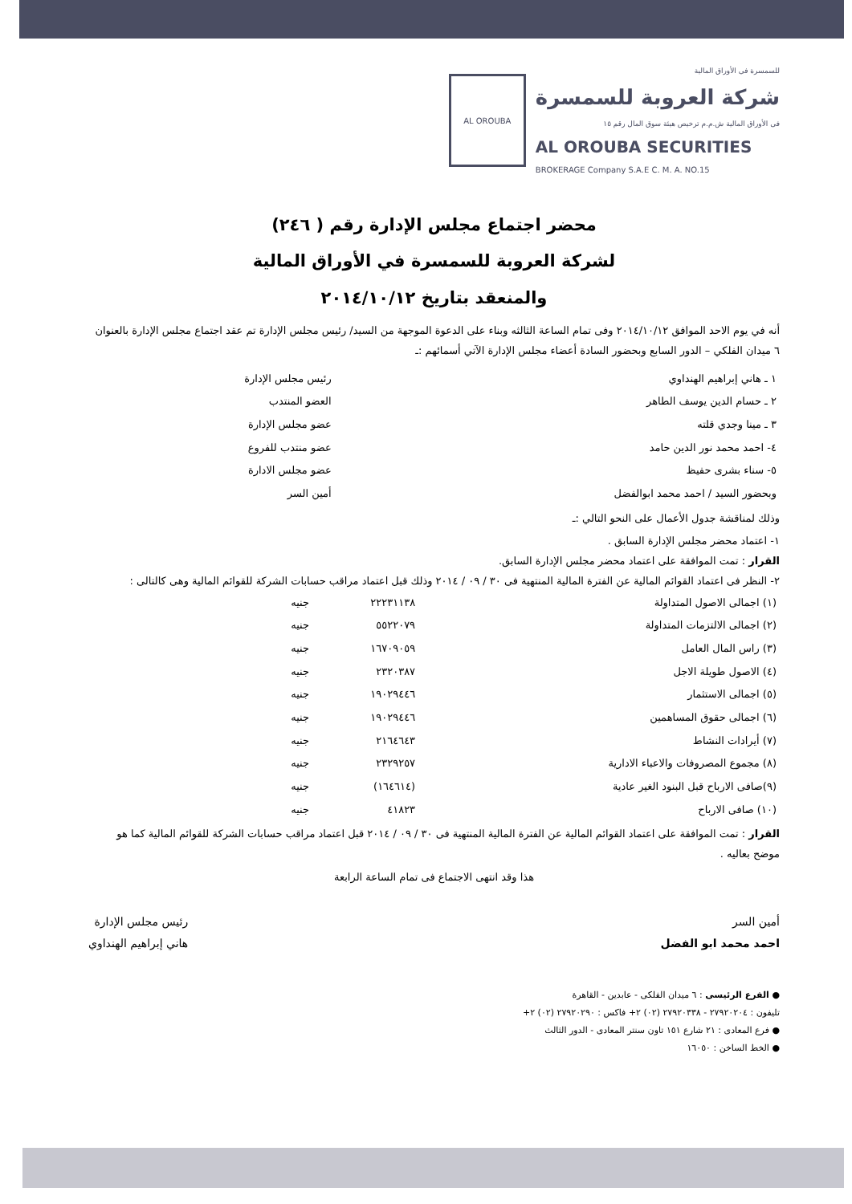للسمسرة فى الأوراق المالية
شركة العروبة للسمسرة
فى الأوراق المالية ش.م.م ترخيص هيئة سوق المال رقم ١٥
AL OROUBA SECURITIES
BROKERAGE Company S.A.E C. M. A. NO.15
AL OROUBA
محضر اجتماع مجلس الإدارة رقم ( ٢٤٦)
لشركة العروبة للسمسرة في الأوراق المالية
والمنعقد بتاريخ ٢٠١٤/١٠/١٢
أنه في يوم الاحد الموافق ٢٠١٤/١٠/١٢ وفى تمام الساعة الثالثه وبناء على الدعوة الموجهة من السيد/ رئيس مجلس الإدارة تم عقد اجتماع مجلس الإدارة بالعنوان ٦ ميدان الفلكي – الدور السابع وبحضور السادة أعضاء مجلس الإدارة الآتي أسمائهم :ـ
| ١ ـ هاني إبراهيم الهنداوي | رئيس مجلس الإدارة |
| ٢ ـ حسام الدين يوسف الطاهر | العضو المنتدب |
| ٣ ـ مينا وجدي قلته | عضو مجلس الإدارة |
| ٤- احمد محمد نور الدين حامد | عضو منتدب للفروع |
| ٥- سناء بشرى حفيظ | عضو مجلس الادارة |
| وبحضور السيد / احمد محمد ابوالفضل | أمين السر |
وذلك لمناقشة جدول الأعمال على النحو التالي :ـ
١- اعتماد محضر مجلس الإدارة السابق .
القرار : تمت الموافقة على اعتماد محضر مجلس الإدارة السابق.
٢- النظر فى اعتماد القوائم المالية عن الفترة المالية المنتهية فى ٣٠ / ٠٩ / ٢٠١٤ وذلك قبل اعتماد مراقب حسابات الشركة للقوائم المالية وهى كالتالى :
| (١) اجمالى الاصول المتداولة | ٢٢٢٣١١٣٨ | جنيه |
| (٢) اجمالى الالتزمات المتداولة | ٥٥٢٢٠٧٩ | جنيه |
| (٣) راس المال العامل | ١٦٧٠٩٠٥٩ | جنيه |
| (٤) الاصول طويلة الاجل | ٢٣٢٠٣٨٧ | جنيه |
| (٥) اجمالى الاستثمار | ١٩٠٢٩٤٤٦ | جنيه |
| (٦) اجمالى حقوق المساهمين | ١٩٠٢٩٤٤٦ | جنيه |
| (٧) أيرادات النشاط | ٢١٦٤٦٤٣ | جنيه |
| (٨) مجموع المصروفات والاعباء الادارية | ٢٣٢٩٢٥٧ | جنيه |
| (٩)صافى الارباح قبل البنود الغير عادية | (١٦٤٦١٤) | جنيه |
| (١٠) صافى الارباح | ٤١٨٢٣ | جنيه |
القرار : تمت الموافقة على اعتماد القوائم المالية عن الفترة المالية المنتهية فى ٣٠ / ٠٩ / ٢٠١٤ قبل اعتماد مراقب حسابات الشركة للقوائم المالية كما هو موضح بعاليه .
هذا وقد انتهى الاجتماع فى تمام الساعة الرابعة
أمين السر
احمد محمد ابو الفضل
رئيس مجلس الإدارة
هاني إبراهيم الهنداوي
● الفرع الرئيسى : ٦ ميدان الفلكى - عابدين - القاهرة
تليفون : ٢٧٩٢٠٢٠٤ - ٢٧٩٢٠٣٣٨ (٠٢) ٢+ فاكس : ٢٧٩٢٠٢٩٠ (٠٢) ٢+
● فرع المعادى : ٢١ شارع ١٥١ تاون سنتر المعادى - الدور الثالث
● الخط الساخن : ١٦٠٥٠